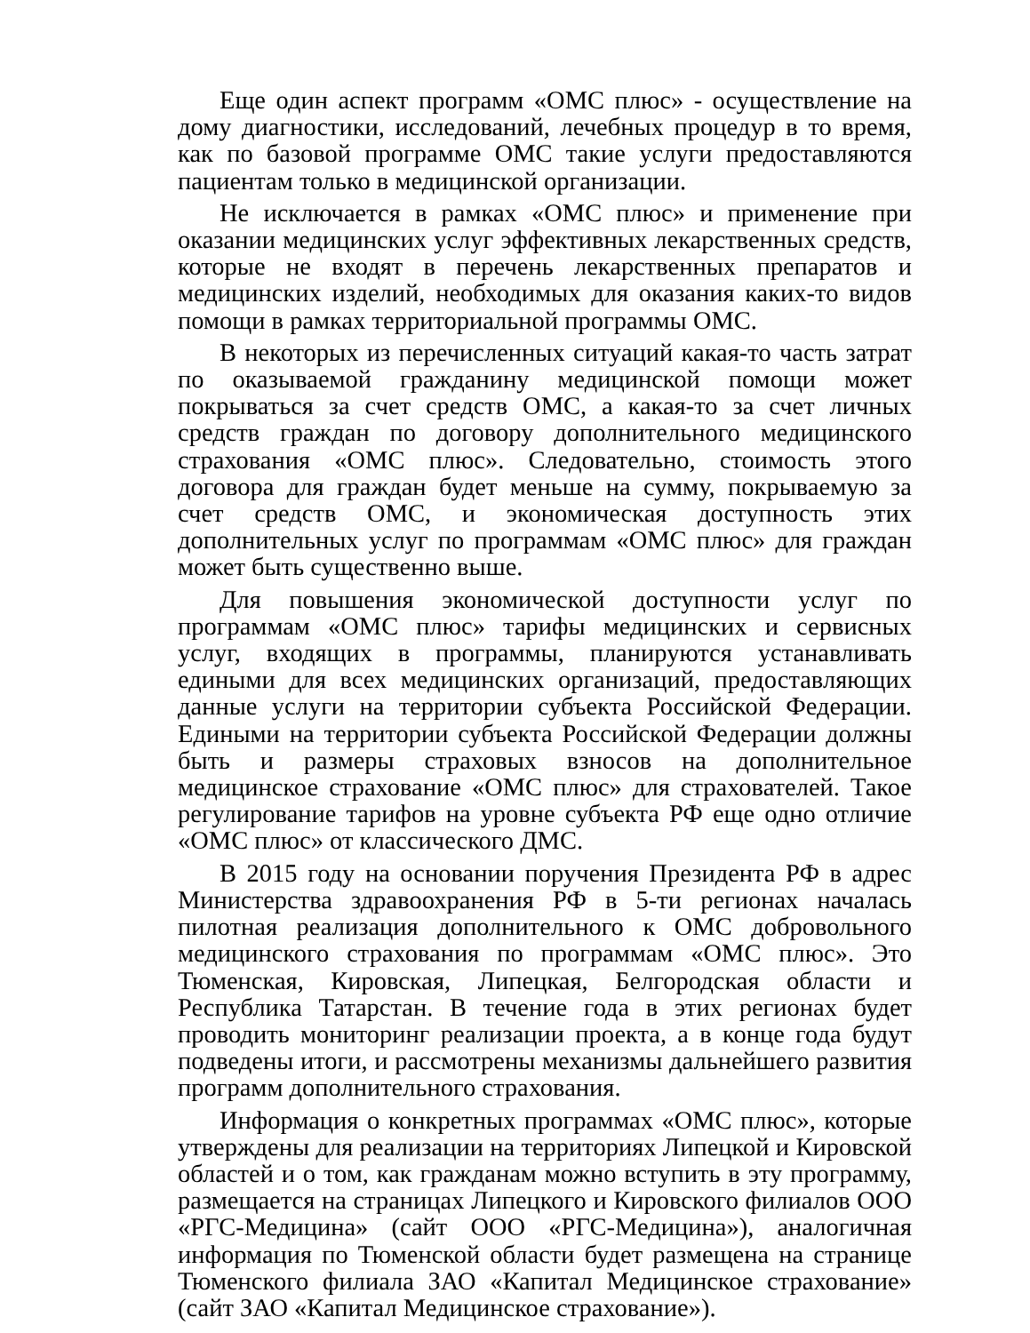Еще один аспект программ «ОМС плюс» - осуществление на дому диагностики, исследований, лечебных процедур в то время, как по базовой программе ОМС такие услуги предоставляются пациентам только в медицинской организации.
Не исключается в рамках «ОМС плюс» и применение при оказании медицинских услуг эффективных лекарственных средств, которые не входят в перечень лекарственных препаратов и медицинских изделий, необходимых для оказания каких-то видов помощи в рамках территориальной программы ОМС.
В некоторых из перечисленных ситуаций какая-то часть затрат по оказываемой гражданину медицинской помощи может покрываться за счет средств ОМС, а какая-то за счет личных средств граждан по договору дополнительного медицинского страхования «ОМС плюс». Следовательно, стоимость этого договора для граждан будет меньше на сумму, покрываемую за счет средств ОМС, и экономическая доступность этих дополнительных услуг по программам «ОМС плюс» для граждан может быть существенно выше.
Для повышения экономической доступности услуг по программам «ОМС плюс» тарифы медицинских и сервисных услуг, входящих в программы, планируются устанавливать едиными для всех медицинских организаций, предоставляющих данные услуги на территории субъекта Российской Федерации. Едиными на территории субъекта Российской Федерации должны быть и размеры страховых взносов на дополнительное медицинское страхование «ОМС плюс» для страхователей. Такое регулирование тарифов на уровне субъекта РФ еще одно отличие «ОМС плюс» от классического ДМС.
В 2015 году на основании поручения Президента РФ в адрес Министерства здравоохранения РФ в 5-ти регионах началась пилотная реализация дополнительного к ОМС добровольного медицинского страхования по программам «ОМС плюс». Это Тюменская, Кировская, Липецкая, Белгородская области и Республика Татарстан. В течение года в этих регионах будет проводить мониторинг реализации проекта, а в конце года будут подведены итоги, и рассмотрены механизмы дальнейшего развития программ дополнительного страхования.
Информация о конкретных программах «ОМС плюс», которые утверждены для реализации на территориях Липецкой и Кировской областей и о том, как гражданам можно вступить в эту программу, размещается на страницах Липецкого и Кировского филиалов ООО «РГС-Медицина» (сайт ООО «РГС-Медицина»), аналогичная информация по Тюменской области будет размещена на странице Тюменского филиала ЗАО «Капитал Медицинское страхование» (сайт ЗАО «Капитал Медицинское страхование»).